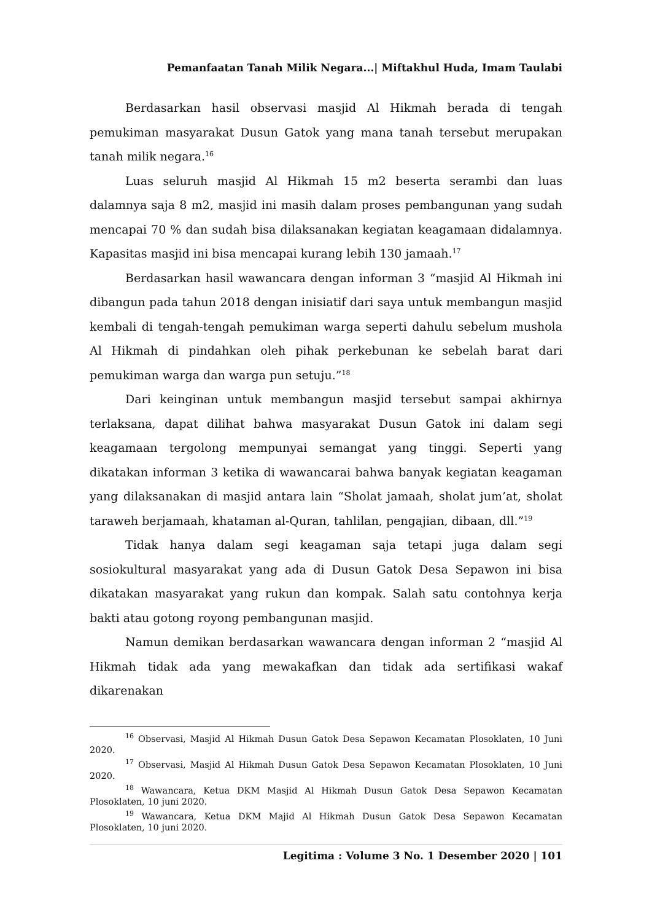Pemanfaatan Tanah Milik Negara...| Miftakhul Huda, Imam Taulabi
Berdasarkan hasil observasi masjid Al Hikmah berada di tengah pemukiman masyarakat Dusun Gatok yang mana tanah tersebut merupakan tanah milik negara.<sup>16</sup>
Luas seluruh masjid Al Hikmah 15 m2 beserta serambi dan luas dalamnya saja 8 m2, masjid ini masih dalam proses pembangunan yang sudah mencapai 70 % dan sudah bisa dilaksanakan kegiatan keagamaan didalamnya. Kapasitas masjid ini bisa mencapai kurang lebih 130 jamaah.<sup>17</sup>
Berdasarkan hasil wawancara dengan informan 3 “masjid Al Hikmah ini dibangun pada tahun 2018 dengan inisiatif dari saya untuk membangun masjid kembali di tengah-tengah pemukiman warga seperti dahulu sebelum mushola Al Hikmah di pindahkan oleh pihak perkebunan ke sebelah barat dari pemukiman warga dan warga pun setuju.”<sup>18</sup>
Dari keinginan untuk membangun masjid tersebut sampai akhirnya terlaksana, dapat dilihat bahwa masyarakat Dusun Gatok ini dalam segi keagamaan tergolong mempunyai semangat yang tinggi. Seperti yang dikatakan informan 3 ketika di wawancarai bahwa banyak kegiatan keagaman yang dilaksanakan di masjid antara lain “Sholat jamaah, sholat jum’at, sholat taraweh berjamaah, khataman al-Quran, tahlilan, pengajian, dibaan, dll.”<sup>19</sup>
Tidak hanya dalam segi keagaman saja tetapi juga dalam segi sosiokultural masyarakat yang ada di Dusun Gatok Desa Sepawon ini bisa dikatakan masyarakat yang rukun dan kompak. Salah satu contohnya kerja bakti atau gotong royong pembangunan masjid.
Namun demikan berdasarkan wawancara dengan informan 2 “masjid Al Hikmah tidak ada yang mewakafkan dan tidak ada sertifikasi wakaf dikarenakan
<sup>16</sup> Observasi, Masjid Al Hikmah Dusun Gatok Desa Sepawon Kecamatan Plosoklaten, 10 Juni 2020.
<sup>17</sup> Observasi, Masjid Al Hikmah Dusun Gatok Desa Sepawon Kecamatan Plosoklaten, 10 Juni 2020.
<sup>18</sup> Wawancara, Ketua DKM Masjid Al Hikmah Dusun Gatok Desa Sepawon Kecamatan Plosoklaten, 10 juni 2020.
<sup>19</sup> Wawancara, Ketua DKM Majid Al Hikmah Dusun Gatok Desa Sepawon Kecamatan Plosoklaten, 10 juni 2020.
Legitima : Volume 3 No. 1 Desember 2020 | 101